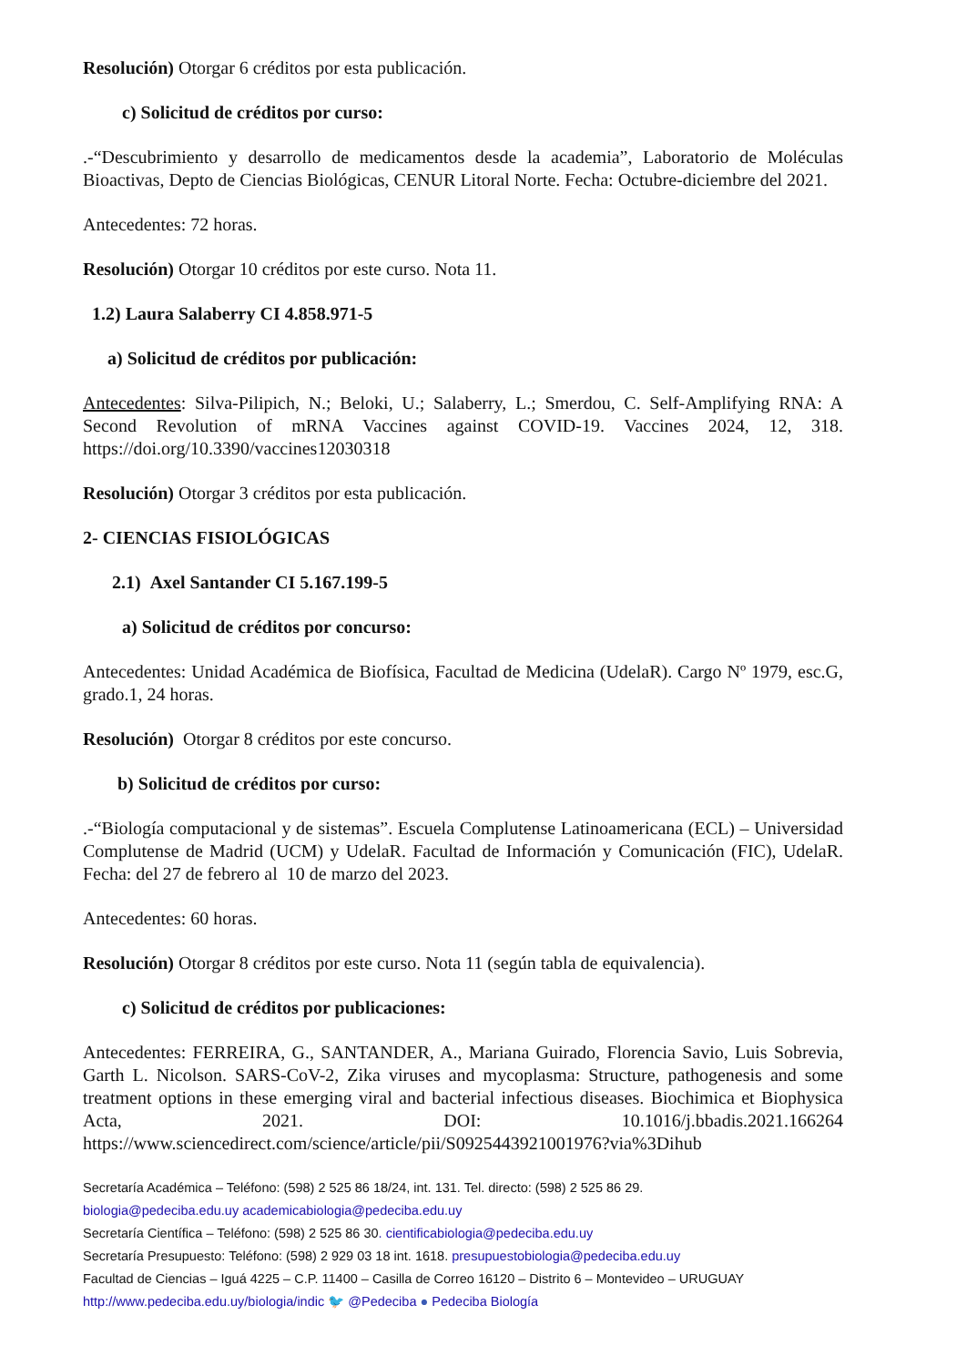Resolución) Otorgar 6 créditos por esta publicación.
c) Solicitud de créditos por curso:
.-“Descubrimiento y desarrollo de medicamentos desde la academia”, Laboratorio de Moléculas Bioactivas, Depto de Ciencias Biológicas, CENUR Litoral Norte. Fecha: Octubre-diciembre del 2021.
Antecedentes: 72 horas.
Resolución) Otorgar 10 créditos por este curso. Nota 11.
1.2) Laura Salaberry CI 4.858.971-5
a) Solicitud de créditos por publicación:
Antecedentes: Silva-Pilipich, N.; Beloki, U.; Salaberry, L.; Smerdou, C. Self-Amplifying RNA: A Second Revolution of mRNA Vaccines against COVID-19. Vaccines 2024, 12, 318. https://doi.org/10.3390/vaccines12030318
Resolución) Otorgar 3 créditos por esta publicación.
2- CIENCIAS FISIOLÓGICAS
2.1) Axel Santander CI 5.167.199-5
a) Solicitud de créditos por concurso:
Antecedentes: Unidad Académica de Biofísica, Facultad de Medicina (UdelaR). Cargo Nº 1979, esc.G, grado.1, 24 horas.
Resolución) Otorgar 8 créditos por este concurso.
b) Solicitud de créditos por curso:
.-“Biología computacional y de sistemas”. Escuela Complutense Latinoamericana (ECL) – Universidad Complutense de Madrid (UCM) y UdelaR. Facultad de Información y Comunicación (FIC), UdelaR. Fecha: del 27 de febrero al 10 de marzo del 2023.
Antecedentes: 60 horas.
Resolución) Otorgar 8 créditos por este curso. Nota 11 (según tabla de equivalencia).
c) Solicitud de créditos por publicaciones:
Antecedentes: FERREIRA, G., SANTANDER, A., Mariana Guirado, Florencia Savio, Luis Sobrevia, Garth L. Nicolson. SARS-CoV-2, Zika viruses and mycoplasma: Structure, pathogenesis and some treatment options in these emerging viral and bacterial infectious diseases. Biochimica et Biophysica Acta, 2021. DOI: 10.1016/j.bbadis.2021.166264 https://www.sciencedirect.com/science/article/pii/S0925443921001976?via%3Dihub
Secretaría Académica – Teléfono: (598) 2 525 86 18/24, int. 131. Tel. directo: (598) 2 525 86 29.
biologia@pedeciba.edu.uy academicabiologia@pedeciba.edu.uy
Secretaría Científica – Teléfono: (598) 2 525 86 30. cientificabiologia@pedeciba.edu.uy
Secretaría Presupuesto: Teléfono: (598) 2 929 03 18 int. 1618. presupuestobiologia@pedeciba.edu.uy
Facultad de Ciencias – Iguá 4225 – C.P. 11400 – Casilla de Correo 16120 – Distrito 6 – Montevideo – URUGUAY
http://www.pedeciba.edu.uy/biologia/indic 🐦 @Pedeciba ● Pedeciba Biología